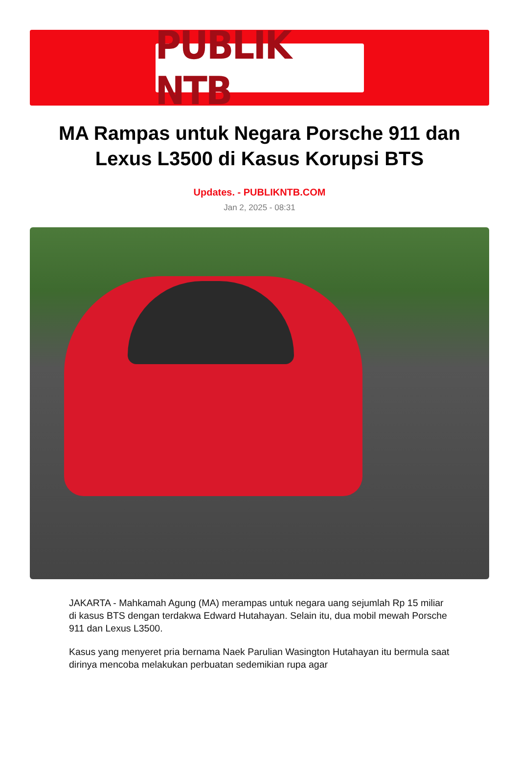PUBLIK NTB
MA Rampas untuk Negara Porsche 911 dan Lexus L3500 di Kasus Korupsi BTS
Updates. - PUBLIKNTB.COM
Jan 2, 2025 - 08:31
JAKARTA - Mahkamah Agung (MA) merampas untuk negara uang sejumlah Rp 15 miliar di kasus BTS dengan terdakwa Edward Hutahayan. Selain itu, dua mobil mewah Porsche 911 dan Lexus L3500.
Kasus yang menyeret pria bernama Naek Parulian Wasington Hutahayan itu bermula saat dirinya mencoba melakukan perbuatan sedemikian rupa agar